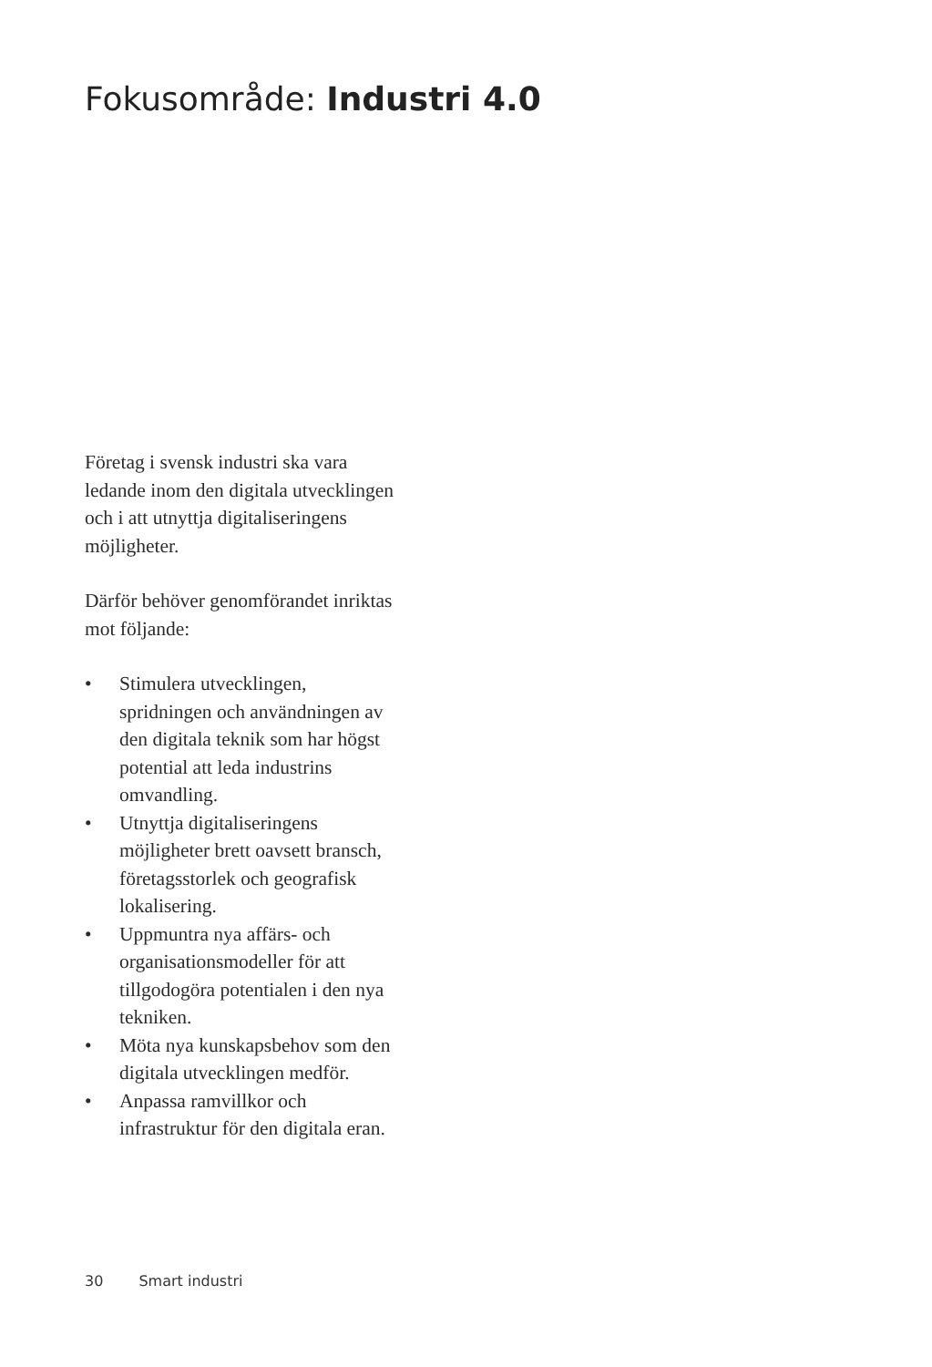Fokusområde: Industri 4.0
Företag i svensk industri ska vara ledande inom den digitala utvecklingen och i att utnyttja digitaliseringens möjligheter.
Därför behöver genomförandet inriktas mot följande:
• Stimulera utvecklingen, spridningen och användningen av den digitala teknik som har högst potential att leda industrins omvandling.
• Utnyttja digitaliseringens möjligheter brett oavsett bransch, företagsstorlek och geografisk lokalisering.
• Uppmuntra nya affärs- och organisationsmodeller för att tillgodogöra potentialen i den nya tekniken.
• Möta nya kunskapsbehov som den digitala utvecklingen medför.
• Anpassa ramvillkor och infrastruktur för den digitala eran.
30 Smart industri